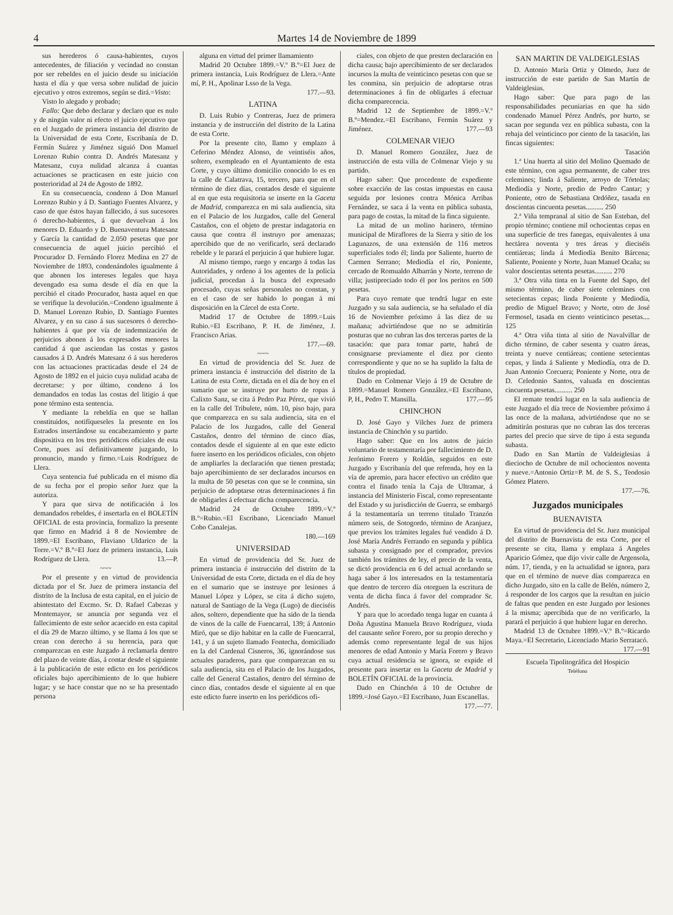4 Martes 14 de Noviembre de 1899
sus herederos ó causa-habientes, cuyos antecedentes, de filiación y vecindad no constan por ser rebeldes en el juicio desde su iniciación hasta el día y que versa sobre nulidad de juicio ejecutivo y otros extremos, según se dirá.=Visto:
Visto lo alegado y probado;
Fallo: Que debo declarar y declaro que es nulo y de ningún valor ni efecto el juicio ejecutivo que en el Juzgado de primera instancia del distrito de la Universidad de esta Corte, Escribanía de D. Fermín Suárez y Jiménez siguió Don Manuel Lorenzo Rubio contra D. Andrés Matesanz y Matesanz, cuya nulidad alcanza á cuantas actuaciones se practicasen en este juicio con posterioridad al 24 de Agosto de 1892.
En su consecuencia, condeno á Don Manuel Lorenzo Rubio y á D. Santiago Fuentes Alvarez, y caso de que éstos hayan fallecido, á sus sucesores ó derecho-habientes, á que devuelvan á los menores D. Eduardo y D. Buenaventura Matesanz y García la cantidad de 2.050 pesetas que por consecuencia de aquel juicio percibió el Procurador D. Fernándo Florez Medina en 27 de Noviembre de 1893, condenándoles igualmente á que abonen los intereses legales que haya devengado esa suma desde el día en que la percibió el citado Procurador, hasta aquel en que se verifique la devolución.=Condeno igualmente á D. Manuel Lorenzo Rubio, D. Santiago Fuentes Alvarez, y en su caso á sus sucesores ó derecho-habientes á que por vía de indemnización de perjuicios abonen á los expresados menores la cantidad á que asciendan las costas y gastos causados á D. Andrés Matesanz ó á sus herederos con las actuaciones practicadas desde el 24 de Agosto de 1892 en el juicio cuya nulidad acaba de decretarse: y por último, condeno á los demandados en todas las costas del litigio á que pone término esta sentencia.
Y mediante la rebeldía en que se hallan constituidos, notifíqueseles la presente en los Estrados insertándose su encabezamiento y parte dispositiva en los tres periódicos oficiales de esta Corte, pues así definitivamente juzgando, lo pronuncio, mando y firmo.=Luis Rodríguez de Llera.
Cuya sentencia fué publicada en el mismo día de su fecha por el propio señor Juez que la autoriza.
Y para que sirva de notificación á los demandados rebeldes, é insertarla en el BOLETÍN OFICIAL de esta provincia, formalizo la presente que firmo en Madrid á 8 de Noviembre de 1899.=El Escribano, Flaviano Uldarico de la Torre.=V.º B.º=El Juez de primera instancia, Luis Rodríguez de Llera. 13.—P.
~~~
Por el presente y en virtud de providencia dictada por el Sr. Juez de primera instancia del distrito de la Inclusa de esta capital, en el juicio de abintestato del Excmo. Sr. D. Rafael Cabezas y Montemayor, se anuncia por segunda vez el fallecimiento de este señor acaecido en esta capital el día 29 de Marzo último, y se llama á los que se crean con derecho á su herencia, para que comparezcan en este Juzgado á reclamarla dentro del plazo de veinte días, á contar desde el siguiente á la publicación de este edicto en los periódicos oficiales bajo apercibimiento de lo que hubiere lugar; y se hace constar que no se ha presentado persona
alguna en virtud del primer llamamiento
Madrid 20 Octubre 1899.=V.º B.º=El Juez de primera instancia, Luis Rodríguez de Llera.=Ante mí, P. H., Apolinar Lsso de la Vega.
177.—93.
LATINA
D. Luis Rubio y Contreras, Juez de primera instancia y de instrucción del distrito de la Latina de esta Corte.
Por la presente cito, llamo y emplazo á Ceferino Méndez Alonso, de veintiséis años, soltero, exempleado en el Ayuntamiento de esta Corte, y cuyo último domicilio conocido lo es en la calle de Calatrava, 15, tercero, para que en el término de diez días, contados desde el siguiente al en que esta requisitoria se inserte en la Gaceta de Madrid, comparezca en mi sala audiencia, sita en el Palacio de los Juzgados, calle del General Castaños, con el objeto de prestar indagatoria en causa que contra él instruyo por amenazas; apercibido que de no verificarlo, será declarado rebelde y le parará el perjuicio á que hubiere lugar.
Al mismo tiempo, ruego y encargo á todas las Autoridades, y ordeno á los agentes de la policía judicial, procedan á la busca del expresado procesado, cuyas señas personales no constan, y en el caso de ser habido lo pongan á mi disposición en la Cárcel de esta Corte.
Madrid 17 de Octubre de 1899.=Luis Rubio.=El Escribano, P. H. de Jiménez, J. Francisco Arias.
177.—69.
~~~
En virtud de providencia del Sr. Juez de primera instancia é instrucción del distrito de la Latina de esta Corte, dictada en el día de hoy en el sumario que se instruye por hurto de ropas á Calixto Sanz, se cita á Pedro Paz Pérez, que vivió en la calle del Tribulete, núm. 10, piso bajo, para que comparezca en su sala audiencia, sita en el Palacio de los Juzgados, calle del General Castaños, dentro del término de cinco días, contados desde el siguiente al en que este edicto fuere inserto en los periódicos oficiales, con objeto de ampliarles la declaración que tienen prestada; bajo apercibimiento de ser declarados incursos en la multa de 50 pesetas con que se le conmina, sin perjuicio de adoptarse otras determinaciones á fin de obligarles á efectuar dicha comparecencia.
Madrid 24 de Octubre 1899.=V.º B.º=Rubio.=El Escribano, Licenciado Manuel Cobo Canalejas.
180.—169
UNIVERSIDAD
En virtud de providencia del Sr. Juez de primera instancia é instrucción del distrito de la Universidad de esta Corte, dictada en el día de hoy en el sumario que se instruye por lesiones á Manuel López y López, se cita á dicho sujeto, natural de Santiago de la Vega (Lugo) de dieciséis años, soltero, dependiente que ha sido de la tienda de vinos de la calle de Fuencarral, 139; á Antonio Miró, que se dijo habitar en la calle de Fuencarral, 141, y á un sujeto llamado Fontecha, domiciliado en la del Cardenal Cisneros, 36, ignorándose sus actuales paraderos, para que comparezcan en su sala audiencia, sita en el Palacio de los Juzgados, calle del General Castaños, dentro del término de cinco días, contados desde el siguiente al en que este edicto fuere inserto en los periódicos ofi-
ciales, con objeto de que presten declaración en dicha causa; bajo apercibimiento de ser declarados incursos la multa de veinticinco pesetas con que se les conmina, sin perjuicio de adoptarse otras determinaciones á fin de obligarles á efectuar dicha comparecencia.
Madrid 12 de Septiembre de 1899.=V.º B.º=Mendez.=El Escribano, Fermín Suárez y Jiménez. 177.—93
COLMENAR VIEJO
D. Manuel Romero González, Juez de instrucción de esta villa de Colmenar Viejo y su partido.
Hago saber: Que procedente de expediente sobre exacción de las costas impuestas en causa seguida por lesiones contra Mónica Arribas Fernández, se saca á la venta en pública subasta, para pago de costas, la mitad de la finca siguiente.
La mitad de un molino harinero, término municipal de Miraflores de la Sierra y sitio de los Lagunazos, de una extensión de 116 metros superficiales todo él; linda por Saliente, huerto de Carmen Serrano; Mediodía el río, Poniente, cercado de Romualdo Albarrán y Norte, terreno de villa; justipreciado todo él por los peritos en 500 pesetas.
Para cuyo remate que tendrá lugar en este Juzgado y su sala audiencia, se ha señalado el día 16 de Noviembre próximo á las diez de su mañana; advirtiéndose que no se admitirán posturas que no cubran las dos terceras partes de la tasación: que para tomar parte, habrá de consignarse previamente el diez por ciento correspondiente y que no se ha suplido la falta de títulos de propiedad.
Dado en Colmenar Viejo á 19 de Octubre de 1899.=Manuel Romero González.=El Escribano, P, H., Pedro T. Mansilla. 177.—95
CHINCHON
D. José Gayo y Vilches Juez de primera instancia de Chinchón y su partido.
Hago saber: Que en los autos de juicio voluntario de testamentaría por fallecimiento de D. Jerónimo Forero y Roldán, seguidos en este Juzgado y Escribanía del que refrenda, hoy en la vía de apremio, para hacer efectivo un crédito que contra el finado tenía la Caja de Ultramar, á instancia del Ministerio Fiscal, como representante del Estado y su jurisdicción de Guerra, se embargó á la testamentaría un terreno titulado Tranzón número seis, de Sotogordo, término de Aranjuez, que previos los trámites legales fué vendido á D. José María Andrés Ferrando en segunda y pública subasta y consignado por el comprador, previos también los trámites de ley, el precio de la venta, se dictó providencia en 6 del actual acordando se haga saber á los interesados en la testamentaría que dentro de tercero día otorguen la escritura de venta de dicha finca á favor del comprador Sr. Andrés.
Y para que lo acordado tenga lugar en cuanta á Doña Agustina Manuela Bravo Rodríguez, viuda del causante señor Forero, por su propio derecho y además como representante legal de sus hijos menores de edad Antonio y María Forero y Bravo cuya actual residencia se ignora, se expide el presente para insertar en la Gaceta de Madrid y BOLETÍN OFICIAL de la provincia.
Dado en Chinchón á 10 de Octubre de 1899.=José Gayo.=El Escribano, Juan Escanellas.
177.—77.
SAN MARTIN DE VALDEIGLESIAS
D. Antonio María Ortiz y Olmedo, Juez de instrucción de este partido de San Martín de Valdeiglesias.
Hago saber: Que para pago de las responsabilidades pecuniarias en que ha sido condenado Manuel Pérez Andrés, por hurto, se sacan por segunda vez en pública subasta, con la rebaja del veinticinco por ciento de la tasación, las fincas siguientes:
Tasación
1.ª Una huerta al sitio del Molino Quemado de este término, con agua permanente, de caber tres celemines; linda á Saliente, arroyo de Tórtolas; Mediodía y Norte, predio de Pedro Cantar; y Poniente, otro de Sebastiana Ordóñez, tasada en doscientas cincuenta pesetas.......... 250
2.ª Viña tempranal al sitio de San Esteban, del propio término; contiene mil ochocientas cepas en una superficie de tres fanegas, equivalentes á una hectárea noventa y tres áreas y dieciséis centiáreas; linda á Mediodía Benito Bárcena; Saliente, Poniente y Norte, Juan Manuel Ocaña; su valor doscientas setenta pesetas.......... 270
3.ª Otra viña tinta en la Fuente del Sapo, del mismo término, de caber siete celemines con setecientas cepas; linda Poniente y Mediodía, predio de Miguel Bravo; y Norte, otro de José Fermosel, tasada en ciento veinticinco pesetas.... 125
4.ª Otra viña tinta al sitio de Navalvillar de dicho término, de caber sesenta y cuatro áreas, treinta y nueve centiáreas; contiene setecientas cepas, y linda á Saliente y Mediodía, otra de D. Juan Antonio Corcuera; Poniente y Norte, otra de D. Celedonio Santos, valuada en doscientas cincuenta pesetas.......... 250
El remate tendrá lugar en la sala audiencia de este Juzgado el día trece de Noviembre próximo á las once de la mañana, advirtiéndose que no se admitirán posturas que no cubran las dos terceras partes del precio que sirve de tipo á esta segunda subasta.
Dado en San Martín de Valdeiglesias á dieciocho de Octubre de mil ochocientos noventa y nueve.=Antonio Ortiz=P. M. de S. S., Teodosio Gómez Platero.
177.—76.
Juzgados municipales
BUENAVISTA
En virtud de providencia del Sr. Juez municipal del distrito de Buenavista de esta Corte, por el presente se cita, llama y emplaza á Angeles Aparicio Gómez, que dijo vivir calle de Argensola, núm. 17, tienda, y en la actualidad se ignora, para que en el término de nueve días comparezca en dicho Juzgado, sito en la calle de Belén, número 2, á responder de los cargos que la resultan en juicio de faltas que penden en este Juzgado por lesiones á la misma; apercibida que de no verificarlo, la parará el perjuicio á que hubiere lugar en derecho.
Madrid 13 de Octubre 1899.=V.º B.º=Ricardo Maya.=El Secretario, Licenciado Mario Serratacó. 177.—91
Escuela Tipolitográfica del Hospicio
Teléfono